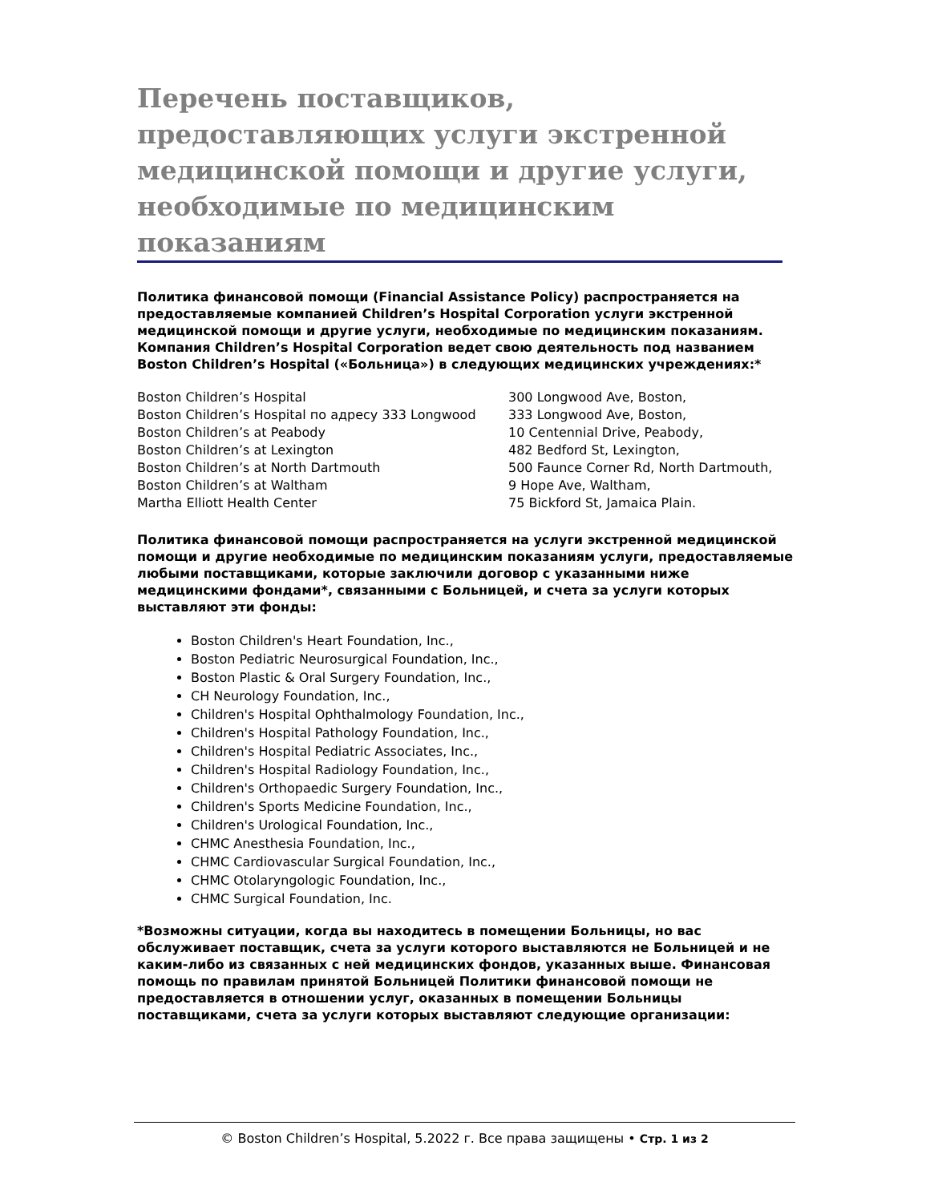Перечень поставщиков, предоставляющих услуги экстренной медицинской помощи и другие услуги, необходимые по медицинским показаниям
Политика финансовой помощи (Financial Assistance Policy) распространяется на предоставляемые компанией Children’s Hospital Corporation услуги экстренной медицинской помощи и другие услуги, необходимые по медицинским показаниям. Компания Children’s Hospital Corporation ведет свою деятельность под названием Boston Children’s Hospital («Больница») в следующих медицинских учреждениях:*
| Boston Children’s Hospital | 300 Longwood Ave, Boston, |
| Boston Children’s Hospital по адресу 333 Longwood | 333 Longwood Ave, Boston, |
| Boston Children’s at Peabody | 10 Centennial Drive, Peabody, |
| Boston Children’s at Lexington | 482 Bedford St, Lexington, |
| Boston Children’s at North Dartmouth | 500 Faunce Corner Rd, North Dartmouth, |
| Boston Children’s at Waltham | 9 Hope Ave, Waltham, |
| Martha Elliott Health Center | 75 Bickford St, Jamaica Plain. |
Политика финансовой помощи распространяется на услуги экстренной медицинской помощи и другие необходимые по медицинским показаниям услуги, предоставляемые любыми поставщиками, которые заключили договор с указанными ниже медицинскими фондами*, связанными с Больницей, и счета за услуги которых выставляют эти фонды:
Boston Children's Heart Foundation, Inc.,
Boston Pediatric Neurosurgical Foundation, Inc.,
Boston Plastic & Oral Surgery Foundation, Inc.,
CH Neurology Foundation, Inc.,
Children's Hospital Ophthalmology Foundation, Inc.,
Children's Hospital Pathology Foundation, Inc.,
Children's Hospital Pediatric Associates, Inc.,
Children's Hospital Radiology Foundation, Inc.,
Children's Orthopaedic Surgery Foundation, Inc.,
Children's Sports Medicine Foundation, Inc.,
Children's Urological Foundation, Inc.,
CHMC Anesthesia Foundation, Inc.,
CHMC Cardiovascular Surgical Foundation, Inc.,
CHMC Otolaryngologic Foundation, Inc.,
CHMC Surgical Foundation, Inc.
*Возможны ситуации, когда вы находитесь в помещении Больницы, но вас обслуживает поставщик, счета за услуги которого выставляются не Больницей и не каким-либо из связанных с ней медицинских фондов, указанных выше. Финансовая помощь по правилам принятой Больницей Политики финансовой помощи не предоставляется в отношении услуг, оказанных в помещении Больницы поставщиками, счета за услуги которых выставляют следующие организации:
© Boston Children’s Hospital, 5.2022 г. Все права защищены • Стр. 1 из 2